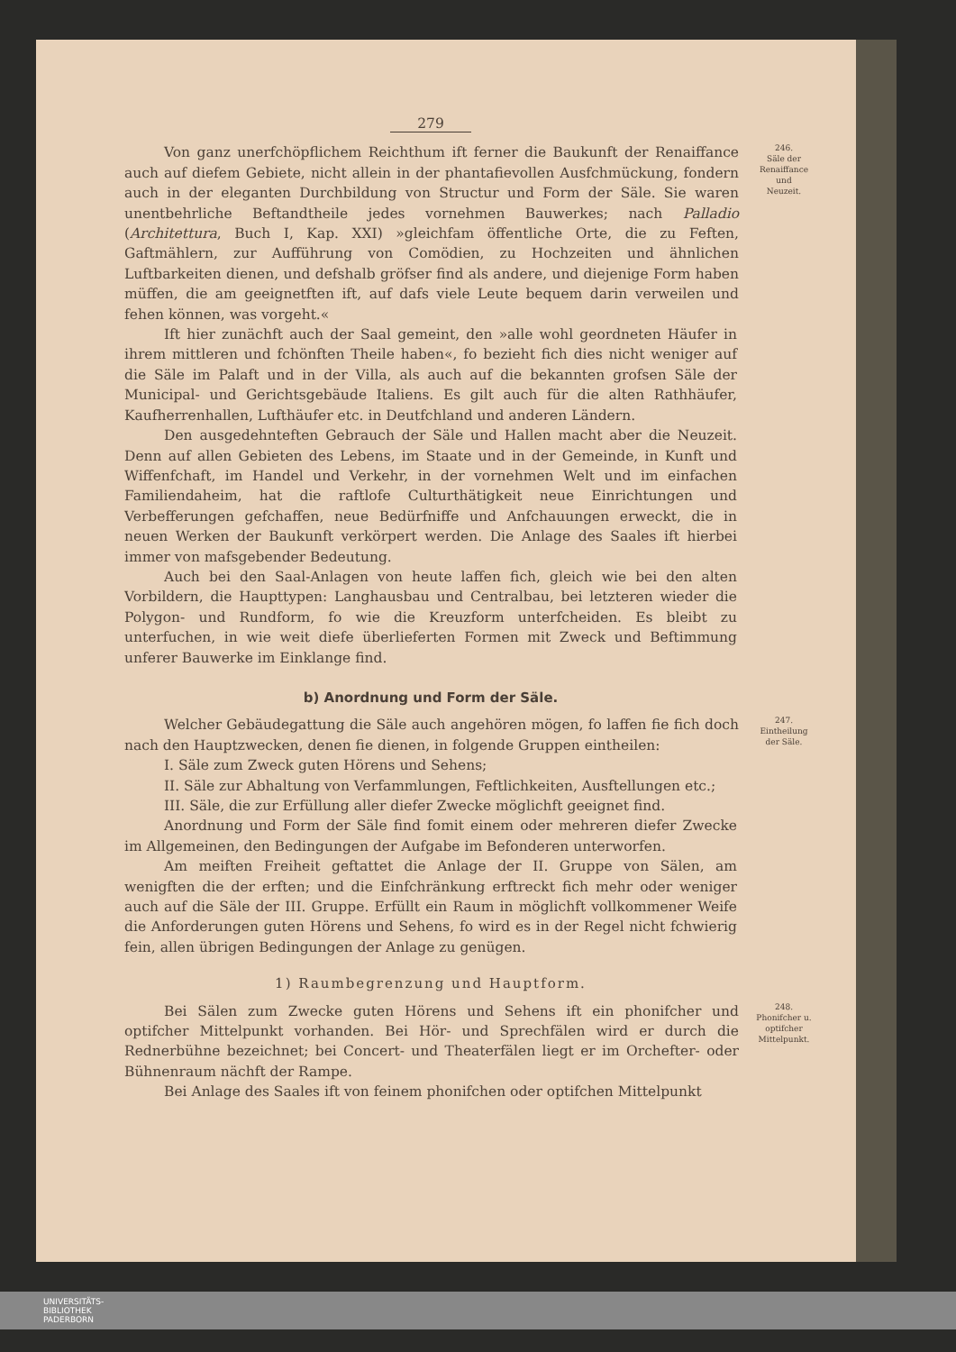279
Von ganz unerfchöpflichem Reichthum ift ferner die Baukunft der Renaiffance auch auf diefem Gebiete, nicht allein in der phantafievollen Ausfchmückung, fondern auch in der eleganten Durchbildung von Structur und Form der Säle. Sie waren unentbehrliche Beftandtheile jedes vornehmen Bauwerkes; nach Palladio (Architettura, Buch I, Kap. XXI) »gleichfam öffentliche Orte, die zu Feften, Gaftmählern, zur Aufführung von Comödien, zu Hochzeiten und ähnlichen Luftbarkeiten dienen, und defshalb gröfser find als andere, und diejenige Form haben müffen, die am geeignetften ift, auf dafs viele Leute bequem darin verweilen und fehen können, was vorgeht.«
246.
Säle der
Renaiffance
und
Neuzeit.
Ift hier zunächft auch der Saal gemeint, den »alle wohl geordneten Häufer in ihrem mittleren und fchönften Theile haben«, fo bezieht fich dies nicht weniger auf die Säle im Palaft und in der Villa, als auch auf die bekannten grofsen Säle der Municipal- und Gerichtsgebäude Italiens. Es gilt auch für die alten Rathhäufer, Kaufherrenhallen, Lufthäufer etc. in Deutfchland und anderen Ländern.
Den ausgedehnteften Gebrauch der Säle und Hallen macht aber die Neuzeit. Denn auf allen Gebieten des Lebens, im Staate und in der Gemeinde, in Kunft und Wiffenfchaft, im Handel und Verkehr, in der vornehmen Welt und im einfachen Familiendaheim, hat die raftlofe Culturthätigkeit neue Einrichtungen und Verbefferungen gefchaffen, neue Bedürfniffe und Anfchauungen erweckt, die in neuen Werken der Baukunft verkörpert werden. Die Anlage des Saales ift hierbei immer von mafsgebender Bedeutung.
Auch bei den Saal-Anlagen von heute laffen fich, gleich wie bei den alten Vorbildern, die Haupttypen: Langhausbau und Centralbau, bei letzteren wieder die Polygon- und Rundform, fo wie die Kreuzform unterfcheiden. Es bleibt zu unterfuchen, in wie weit diefe überlieferten Formen mit Zweck und Beftimmung unferer Bauwerke im Einklange find.
b) Anordnung und Form der Säle.
Welcher Gebäudegattung die Säle auch angehören mögen, fo laffen fie fich doch nach den Hauptzwecken, denen fie dienen, in folgende Gruppen eintheilen:
247.
Eintheilung
der Säle.
I. Säle zum Zweck guten Hörens und Sehens;
II. Säle zur Abhaltung von Verfammlungen, Feftlichkeiten, Ausftellungen etc.;
III. Säle, die zur Erfüllung aller diefer Zwecke möglichft geeignet find.
Anordnung und Form der Säle find fomit einem oder mehreren diefer Zwecke im Allgemeinen, den Bedingungen der Aufgabe im Befonderen unterworfen.
Am meiften Freiheit geftattet die Anlage der II. Gruppe von Sälen, am wenigften die der erften; und die Einfchränkung erftreckt fich mehr oder weniger auch auf die Säle der III. Gruppe. Erfüllt ein Raum in möglichft vollkommener Weife die Anforderungen guten Hörens und Sehens, fo wird es in der Regel nicht fchwierig fein, allen übrigen Bedingungen der Anlage zu genügen.
1) Raumbegrenzung und Hauptform.
Bei Sälen zum Zwecke guten Hörens und Sehens ift ein phonifcher und optifcher Mittelpunkt vorhanden. Bei Hör- und Sprechfälen wird er durch die Rednerbühne bezeichnet; bei Concert- und Theaterfälen liegt er im Orchefter- oder Bühnenraum nächft der Rampe.
248.
Phonifcher u.
optifcher
Mittelpunkt.
Bei Anlage des Saales ift von feinem phonifchen oder optifchen Mittelpunkt
UNIVERSITÄTS-
BIBLIOTHEK
PADERBORN